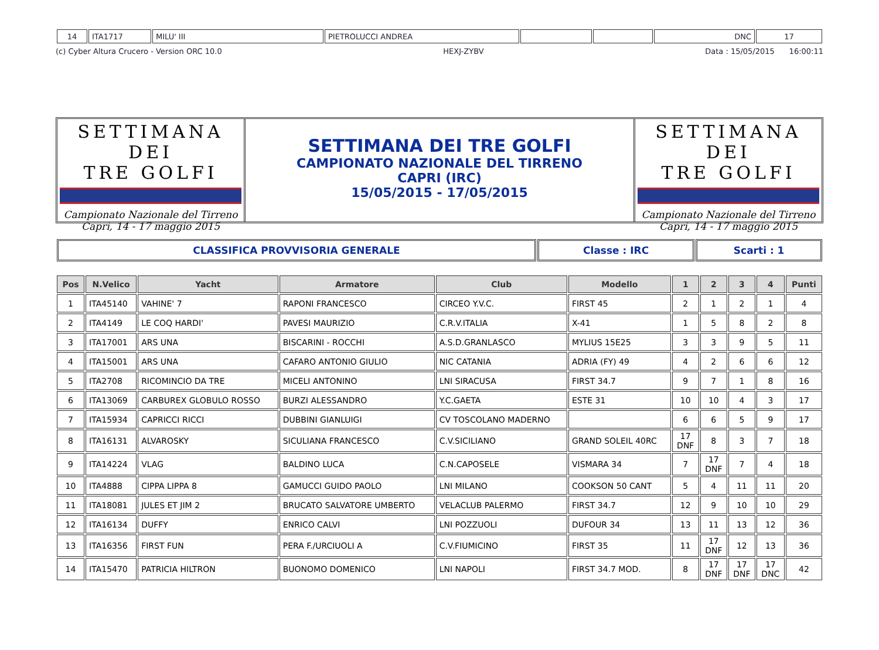| 14 | ITA1717 | MILU' III | PIETROLUCCI ANDREA | | | DNC | 17 |
(c) Cyber Altura Crucero - Version ORC 10.0 HEXJ-ZYBV Data : 15/05/2015 16:00:11
SETTIMANA DEI
TRE GOLFI
Campionato Nazionale del Tirreno
Capri, 14 - 17 maggio 2015
SETTIMANA DEI TRE GOLFI
CAMPIONATO NAZIONALE DEL TIRRENO
CAPRI (IRC)
15/05/2015 - 17/05/2015
SETTIMANA DEI
TRE GOLFI
Campionato Nazionale del Tirreno
Capri, 14 - 17 maggio 2015
| CLASSIFICA PROVVISORIA GENERALE | Classe : IRC | Scarti : 1 |
| Pos | N.Velico | Yacht | Armatore | Club | Modello | 1 | 2 | 3 | 4 | Punti |
| --- | --- | --- | --- | --- | --- | --- | --- | --- | --- | --- |
| 1 | ITA45140 | VAHINE' 7 | RAPONI FRANCESCO | CIRCEO Y.V.C. | FIRST 45 | 2 | 1 | 2 | 1 | 4 |
| 2 | ITA4149 | LE COQ HARDI' | PAVESI MAURIZIO | C.R.V.ITALIA | X-41 | 1 | 5 | 8 | 2 | 8 |
| 3 | ITA17001 | ARS UNA | BISCARINI - ROCCHI | A.S.D.GRANLASCO | MYLIUS 15E25 | 3 | 3 | 9 | 5 | 11 |
| 4 | ITA15001 | ARS UNA | CAFARO ANTONIO GIULIO | NIC CATANIA | ADRIA (FY) 49 | 4 | 2 | 6 | 6 | 12 |
| 5 | ITA2708 | RICOMINCIO DA TRE | MICELI ANTONINO | LNI SIRACUSA | FIRST 34.7 | 9 | 7 | 1 | 8 | 16 |
| 6 | ITA13069 | CARBUREX GLOBULO ROSSO | BURZI ALESSANDRO | Y.C.GAETA | ESTE 31 | 10 | 10 | 4 | 3 | 17 |
| 7 | ITA15934 | CAPRICCI RICCI | DUBBINI GIANLUIGI | CV TOSCOLANO MADERNO | | 6 | 6 | 5 | 9 | 17 |
| 8 | ITA16131 | ALVAROSKY | SICULIANA FRANCESCO | C.V.SICILIANO | GRAND SOLEIL 40RC | 17 DNF | 8 | 3 | 7 | 18 |
| 9 | ITA14224 | VLAG | BALDINO LUCA | C.N.CAPOSELE | VISMARA 34 | 7 | 17 DNF | 7 | 4 | 18 |
| 10 | ITA4888 | CIPPA LIPPA 8 | GAMUCCI GUIDO PAOLO | LNI MILANO | COOKSON 50 CANT | 5 | 4 | 11 | 11 | 20 |
| 11 | ITA18081 | JULES ET JIM 2 | BRUCATO SALVATORE UMBERTO | VELACLUB PALERMO | FIRST 34.7 | 12 | 9 | 10 | 10 | 29 |
| 12 | ITA16134 | DUFFY | ENRICO CALVI | LNI POZZUOLI | DUFOUR 34 | 13 | 11 | 13 | 12 | 36 |
| 13 | ITA16356 | FIRST FUN | PERA F./URCIUOLI A | C.V.FIUMICINO | FIRST 35 | 11 | 17 DNF | 12 | 13 | 36 |
| 14 | ITA15470 | PATRICIA HILTRON | BUONOMO DOMENICO | LNI NAPOLI | FIRST 34.7 MOD. | 8 | 17 DNF | 17 DNF | 17 DNC | 42 |